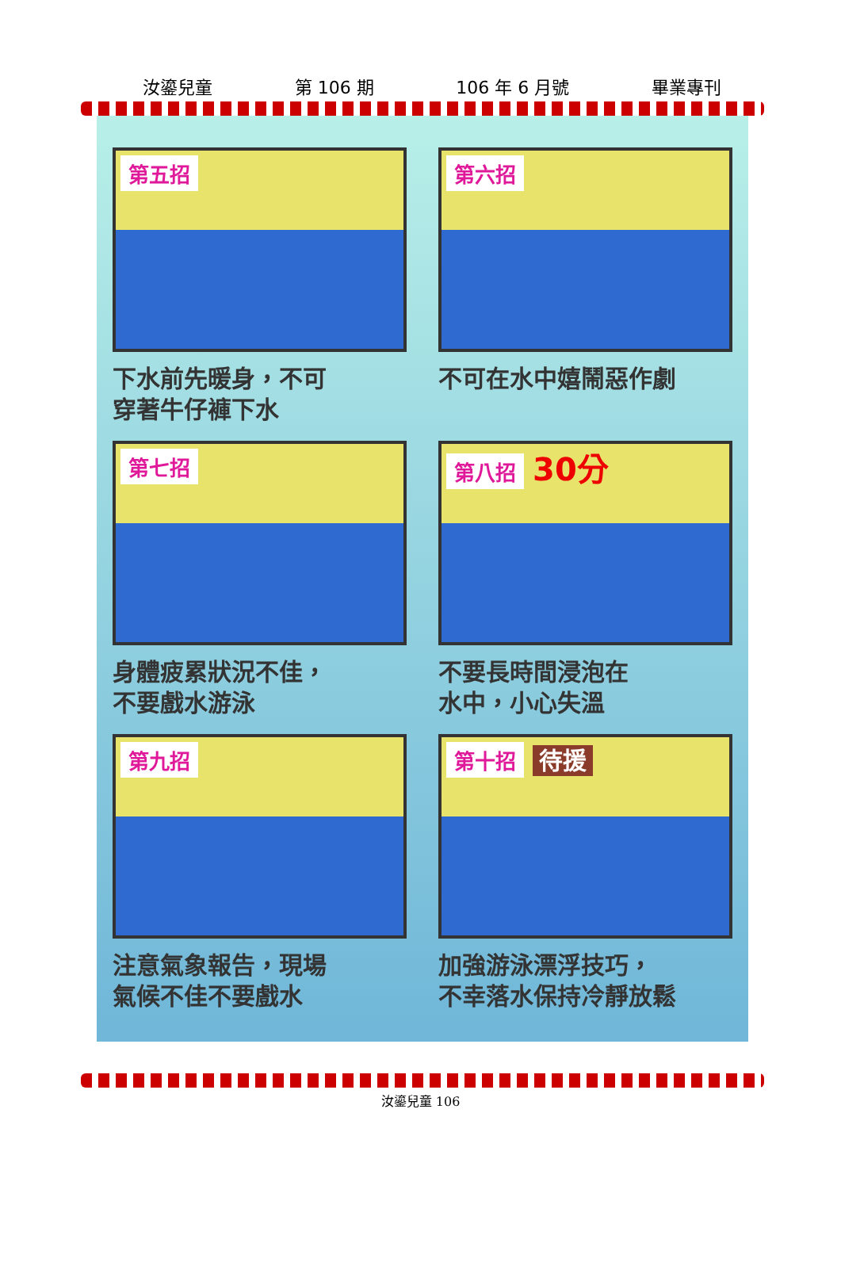汝鎏兒童 第 106 期 106 年 6 月號 畢業專刊
第五招
下水前先暖身，不可
穿著牛仔褲下水
第六招
不可在水中嬉鬧惡作劇
第七招
身體疲累狀況不佳，
不要戲水游泳
第八招 30分
不要長時間浸泡在
水中，小心失溫
第九招
注意氣象報告，現場
氣候不佳不要戲水
第十招 待援
加強游泳漂浮技巧，
不幸落水保持冷靜放鬆
汝鎏兒童 106